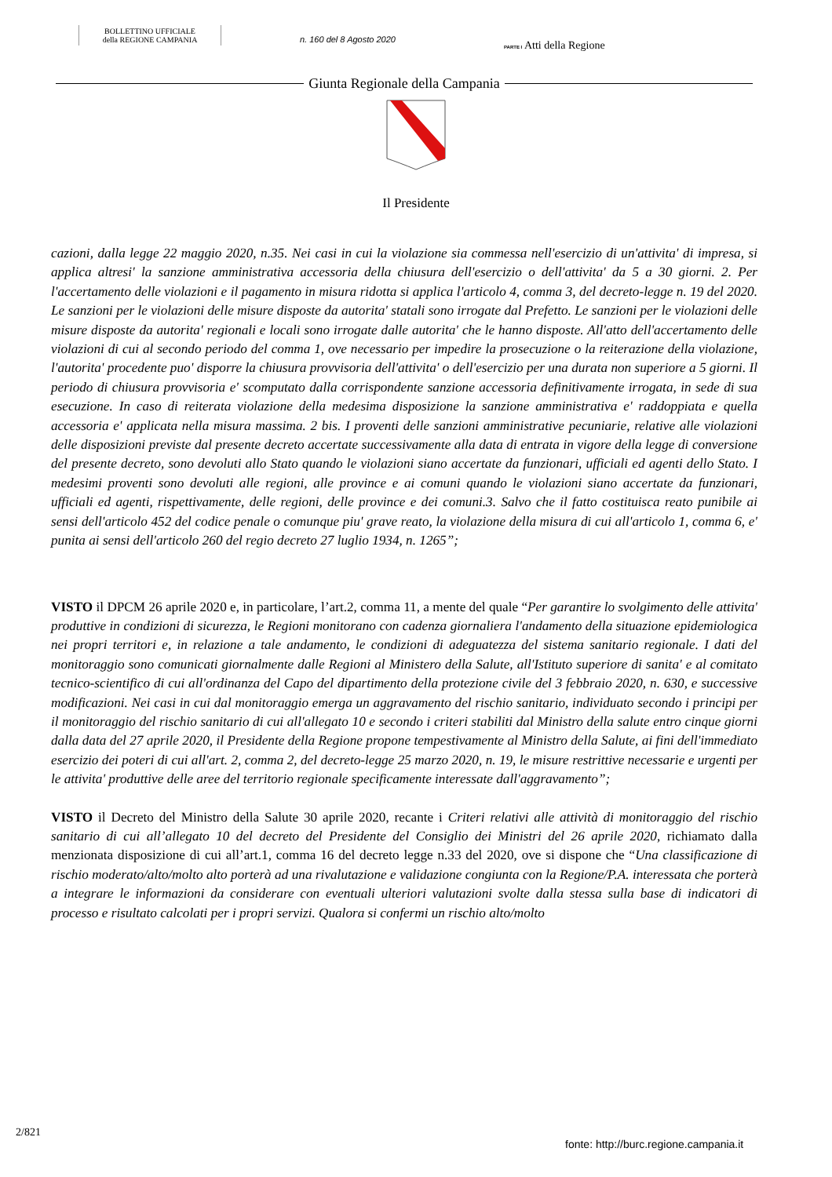BOLLETTINO UFFICIALE
della REGIONE CAMPANIA
n. 160 del 8 Agosto 2020
PARTE I Atti della Regione
Giunta Regionale della Campania
Il Presidente
cazioni, dalla legge 22 maggio 2020, n.35. Nei casi in cui la violazione sia commessa nell'esercizio di un'attivita' di impresa, si applica altresi' la sanzione amministrativa accessoria della chiusura dell'esercizio o dell'attivita' da 5 a 30 giorni. 2. Per l'accertamento delle violazioni e il pagamento in misura ridotta si applica l'articolo 4, comma 3, del decreto-legge n. 19 del 2020. Le sanzioni per le violazioni delle misure disposte da autorita' statali sono irrogate dal Prefetto. Le sanzioni per le violazioni delle misure disposte da autorita' regionali e locali sono irrogate dalle autorita' che le hanno disposte. All'atto dell'accertamento delle violazioni di cui al secondo periodo del comma 1, ove necessario per impedire la prosecuzione o la reiterazione della violazione, l'autorita' procedente puo' disporre la chiusura provvisoria dell'attivita' o dell'esercizio per una durata non superiore a 5 giorni. Il periodo di chiusura provvisoria e' scomputato dalla corrispondente sanzione accessoria definitivamente irrogata, in sede di sua esecuzione. In caso di reiterata violazione della medesima disposizione la sanzione amministrativa e' raddoppiata e quella accessoria e' applicata nella misura massima. 2 bis. I proventi delle sanzioni amministrative pecuniarie, relative alle violazioni delle disposizioni previste dal presente decreto accertate successivamente alla data di entrata in vigore della legge di conversione del presente decreto, sono devoluti allo Stato quando le violazioni siano accertate da funzionari, ufficiali ed agenti dello Stato. I medesimi proventi sono devoluti alle regioni, alle province e ai comuni quando le violazioni siano accertate da funzionari, ufficiali ed agenti, rispettivamente, delle regioni, delle province e dei comuni.3. Salvo che il fatto costituisca reato punibile ai sensi dell'articolo 452 del codice penale o comunque piu' grave reato, la violazione della misura di cui all'articolo 1, comma 6, e' punita ai sensi dell'articolo 260 del regio decreto 27 luglio 1934, n. 1265”;
VISTO il DPCM 26 aprile 2020 e, in particolare, l’art.2, comma 11, a mente del quale “Per garantire lo svolgimento delle attivita' produttive in condizioni di sicurezza, le Regioni monitorano con cadenza giornaliera l'andamento della situazione epidemiologica nei propri territori e, in relazione a tale andamento, le condizioni di adeguatezza del sistema sanitario regionale. I dati del monitoraggio sono comunicati giornalmente dalle Regioni al Ministero della Salute, all'Istituto superiore di sanita' e al comitato tecnico-scientifico di cui all'ordinanza del Capo del dipartimento della protezione civile del 3 febbraio 2020, n. 630, e successive modificazioni. Nei casi in cui dal monitoraggio emerga un aggravamento del rischio sanitario, individuato secondo i principi per il monitoraggio del rischio sanitario di cui all'allegato 10 e secondo i criteri stabiliti dal Ministro della salute entro cinque giorni dalla data del 27 aprile 2020, il Presidente della Regione propone tempestivamente al Ministro della Salute, ai fini dell'immediato esercizio dei poteri di cui all'art. 2, comma 2, del decreto-legge 25 marzo 2020, n. 19, le misure restrittive necessarie e urgenti per le attivita' produttive delle aree del territorio regionale specificamente interessate dall'aggravamento”;
VISTO il Decreto del Ministro della Salute 30 aprile 2020, recante i Criteri relativi alle attività di monitoraggio del rischio sanitario di cui all’allegato 10 del decreto del Presidente del Consiglio dei Ministri del 26 aprile 2020, richiamato dalla menzionata disposizione di cui all’art.1, comma 16 del decreto legge n.33 del 2020, ove si dispone che “Una classificazione di rischio moderato/alto/molto alto porterà ad una rivalutazione e validazione congiunta con la Regione/P.A. interessata che porterà a integrare le informazioni da considerare con eventuali ulteriori valutazioni svolte dalla stessa sulla base di indicatori di processo e risultato calcolati per i propri servizi. Qualora si confermi un rischio alto/molto
2/821
fonte: http://burc.regione.campania.it